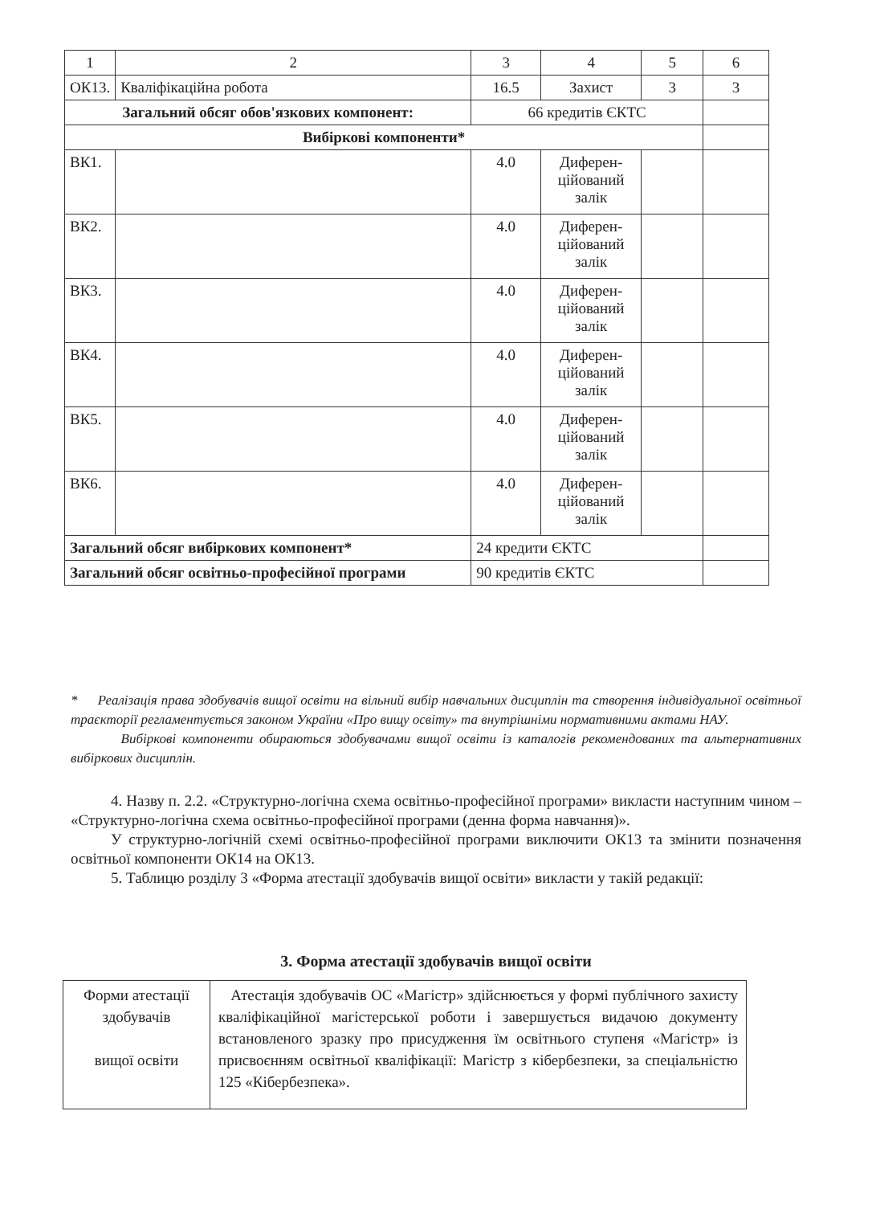| 1 | 2 | 3 | 4 | 5 | 6 |
| ОК13. | Кваліфікаційна робота | 16.5 | Захист | 3 | 3 |
| Загальний обсяг обов'язкових компонент: | | 66 кредитів ЄКТС | | | |
| Вибіркові компоненти* | | | | | |
| ВК1. | | 4.0 | Диферен- ційований залік | | |
| ВК2. | | 4.0 | Диферен- ційований залік | | |
| ВК3. | | 4.0 | Диферен- ційований залік | | |
| ВК4. | | 4.0 | Диферен- ційований залік | | |
| ВК5. | | 4.0 | Диферен- ційований залік | | |
| ВК6. | | 4.0 | Диферен- ційований залік | | |
| Загальний обсяг вибіркових компонент* | | 24 кредити ЄКТС | | | |
| Загальний обсяг освітньо-професійної програми | | 90 кредитів ЄКТС | | | |
* Реалізація права здобувачів вищої освіти на вільний вибір навчальних дисциплін та створення індивідуальної освітньої траєкторії регламентується законом України «Про вищу освіту» та внутрішніми нормативними актами НАУ.
Вибіркові компоненти обираються здобувачами вищої освіти із каталогів рекомендованих та альтернативних вибіркових дисциплін.
4. Назву п. 2.2. «Структурно-логічна схема освітньо-професійної програми» викласти наступним чином – «Структурно-логічна схема освітньо-професійної програми (денна форма навчання)».
У структурно-логічній схемі освітньо-професійної програми виключити ОК13 та змінити позначення освітньої компоненти ОК14 на ОК13.
5. Таблицю розділу 3 «Форма атестації здобувачів вищої освіти» викласти у такій редакції:
3. Форма атестації здобувачів вищої освіти
| Форми атестації здобувачів вищої освіти | Атестація здобувачів ОС «Магістр» здійснюється у формі публічного захисту кваліфікаційної магістерської роботи і завершується видачою документу встановленого зразку про присудження їм освітнього ступеня «Магістр» із присвоєнням освітньої кваліфікації: Магістр з кібербезпеки, за спеціальністю 125 «Кібербезпека». |